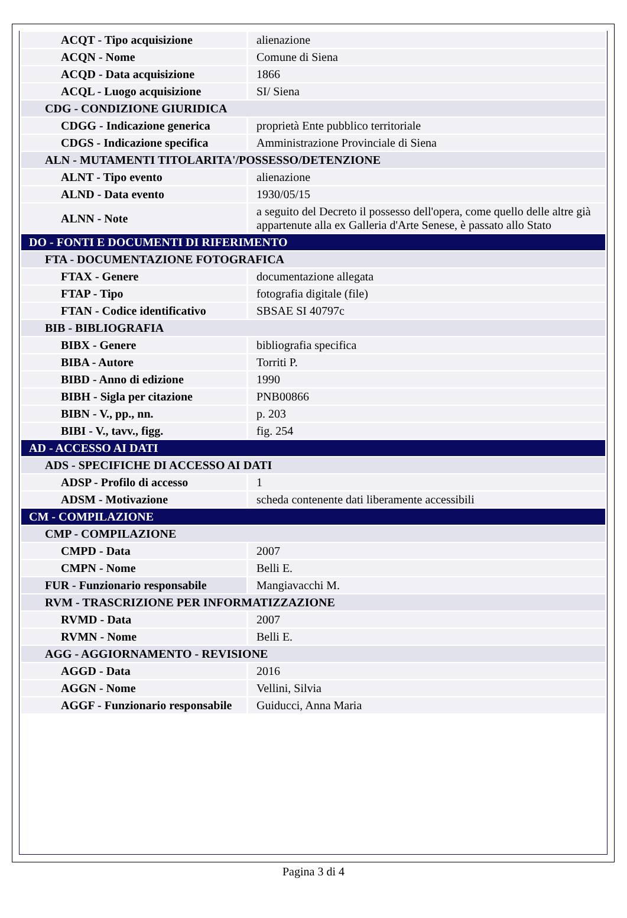| ACQT - Tipo acquisizione | alienazione |
| ACQN - Nome | Comune di Siena |
| ACQD - Data acquisizione | 1866 |
| ACQL - Luogo acquisizione | SI/ Siena |
| CDG - CONDIZIONE GIURIDICA | |
| CDGG - Indicazione generica | proprietà Ente pubblico territoriale |
| CDGS - Indicazione specifica | Amministrazione Provinciale di Siena |
| ALN - MUTAMENTI TITOLARITA'/POSSESSO/DETENZIONE | |
| ALNT - Tipo evento | alienazione |
| ALND - Data evento | 1930/05/15 |
| ALNN - Note | a seguito del Decreto il possesso dell'opera, come quello delle altre già appartenute alla ex Galleria d'Arte Senese, è passato allo Stato |
| DO - FONTI E DOCUMENTI DI RIFERIMENTO | |
| FTA - DOCUMENTAZIONE FOTOGRAFICA | |
| FTAX - Genere | documentazione allegata |
| FTAP - Tipo | fotografia digitale (file) |
| FTAN - Codice identificativo | SBSAE SI 40797c |
| BIB - BIBLIOGRAFIA | |
| BIBX - Genere | bibliografia specifica |
| BIBA - Autore | Torriti P. |
| BIBD - Anno di edizione | 1990 |
| BIBH - Sigla per citazione | PNB00866 |
| BIBN - V., pp., nn. | p. 203 |
| BIBI - V., tavv., figg. | fig. 254 |
| AD - ACCESSO AI DATI | |
| ADS - SPECIFICHE DI ACCESSO AI DATI | |
| ADSP - Profilo di accesso | 1 |
| ADSM - Motivazione | scheda contenente dati liberamente accessibili |
| CM - COMPILAZIONE | |
| CMP - COMPILAZIONE | |
| CMPD - Data | 2007 |
| CMPN - Nome | Belli E. |
| FUR - Funzionario responsabile | Mangiavacchi M. |
| RVM - TRASCRIZIONE PER INFORMATIZZAZIONE | |
| RVMD - Data | 2007 |
| RVMN - Nome | Belli E. |
| AGG - AGGIORNAMENTO - REVISIONE | |
| AGGD - Data | 2016 |
| AGGN - Nome | Vellini, Silvia |
| AGGF - Funzionario responsabile | Guiducci, Anna Maria |
Pagina 3 di 4